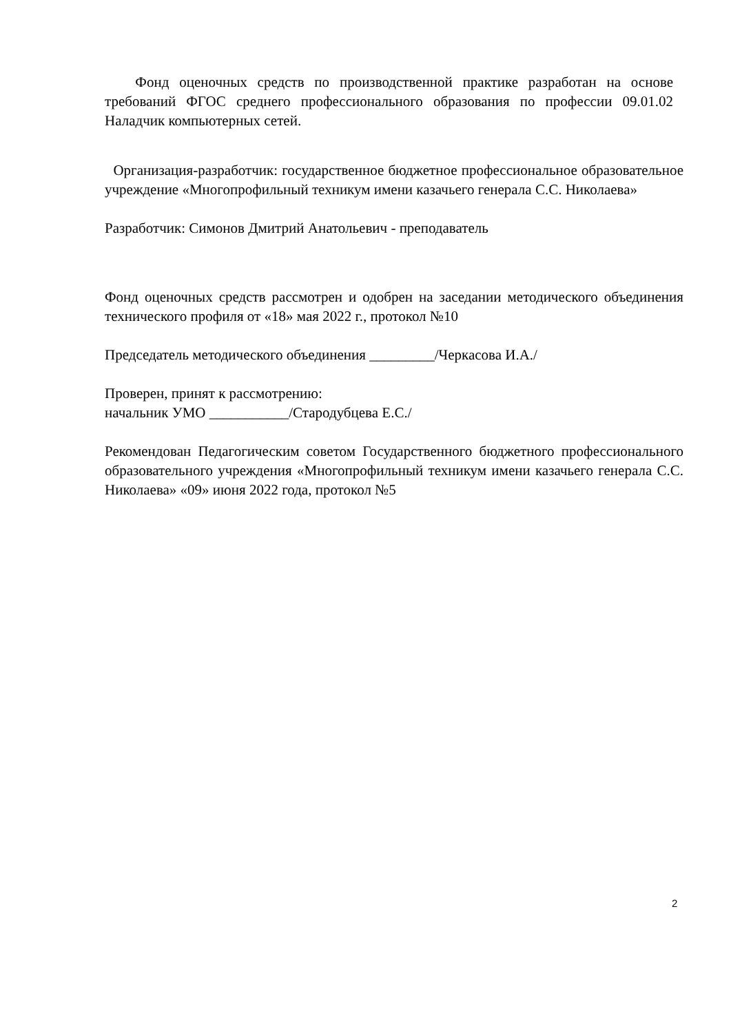Фонд оценочных средств по производственной практике разработан на основе требований ФГОС среднего профессионального образования по профессии 09.01.02 Наладчик компьютерных сетей.
Организация-разработчик: государственное бюджетное профессиональное образовательное учреждение «Многопрофильный техникум имени казачьего генерала С.С. Николаева»
Разработчик: Симонов Дмитрий Анатольевич - преподаватель
Фонд оценочных средств рассмотрен и одобрен на заседании методического объединения технического профиля от «18» мая 2022 г., протокол №10
Председатель методического объединения _________/Черкасова И.А./
Проверен, принят к рассмотрению:
начальник УМО ___________/Стародубцева Е.С./
Рекомендован Педагогическим советом Государственного бюджетного профессионального образовательного учреждения «Многопрофильный техникум имени казачьего генерала С.С. Николаева» «09» июня 2022 года, протокол №5
2